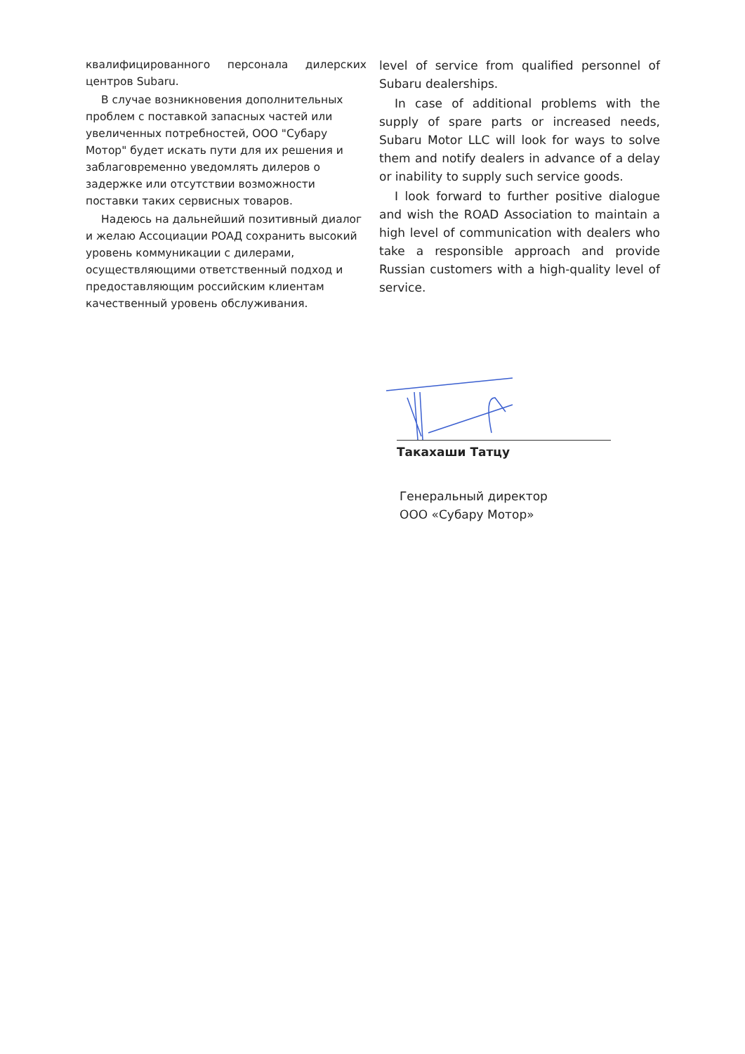квалифицированного персонала дилерских центров Subaru.
В случае возникновения дополнительных проблем с поставкой запасных частей или увеличенных потребностей, ООО "Субару Мотор" будет искать пути для их решения и заблаговременно уведомлять дилеров о задержке или отсутствии возможности поставки таких сервисных товаров.
Надеюсь на дальнейший позитивный диалог и желаю Ассоциации РОАД сохранить высокий уровень коммуникации с дилерами, осуществляющими ответственный подход и предоставляющим российским клиентам качественный уровень обслуживания.
level of service from qualified personnel of Subaru dealerships.
In case of additional problems with the supply of spare parts or increased needs, Subaru Motor LLC will look for ways to solve them and notify dealers in advance of a delay or inability to supply such service goods.
I look forward to further positive dialogue and wish the ROAD Association to maintain a high level of communication with dealers who take a responsible approach and provide Russian customers with a high-quality level of service.
Такахаши Татцу
Генеральный директор
ООО «Субару Мотор»